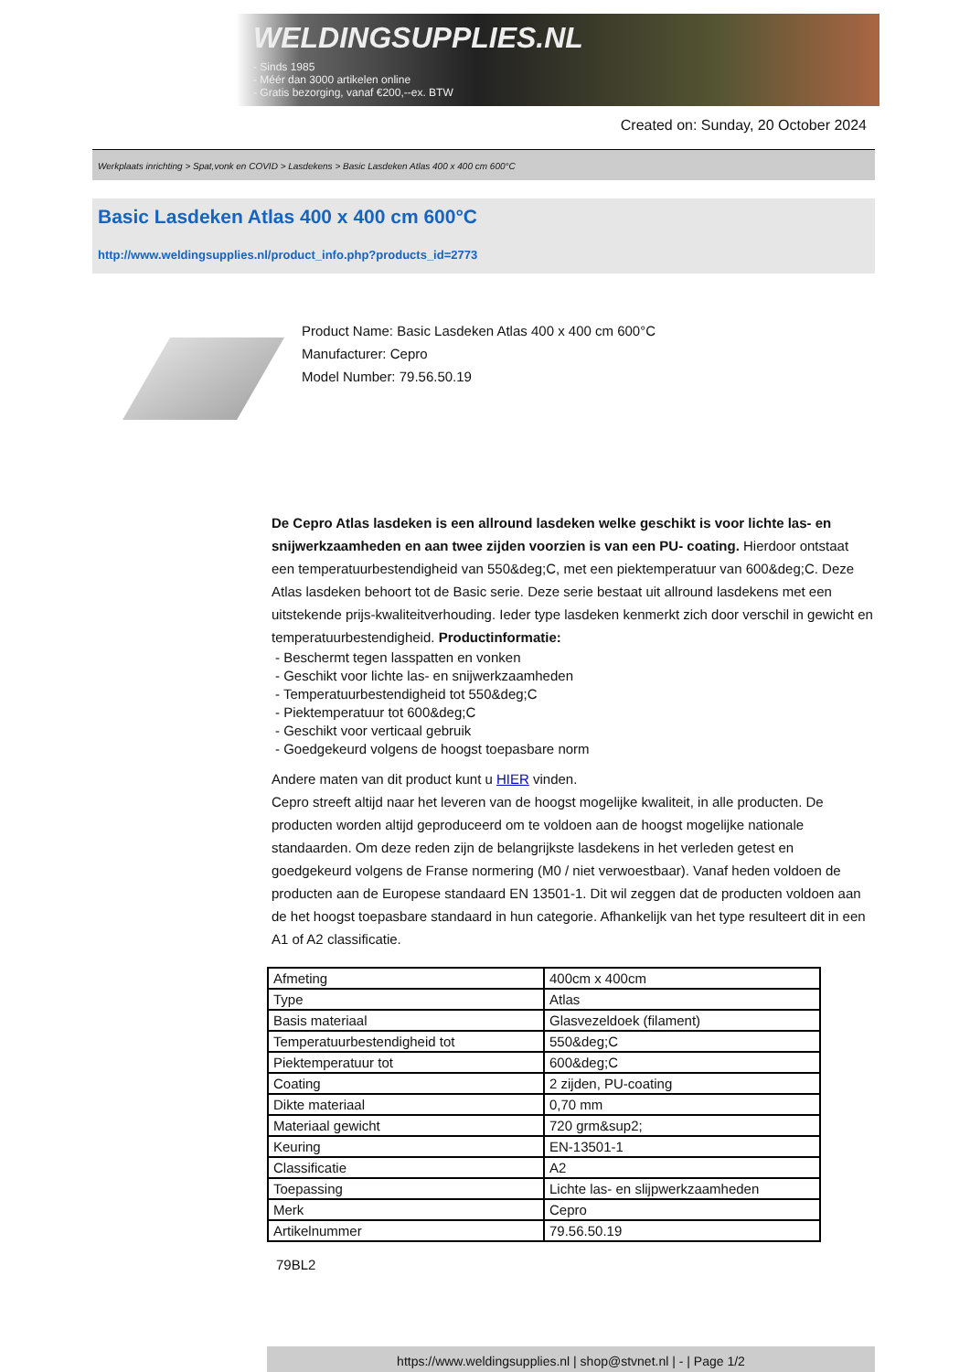WELDINGSUPPLIES.NL
- Sinds 1985
- Méér dan 3000 artikelen online
- Gratis bezorging, vanaf €200,--ex. BTW
Created on: Sunday, 20 October 2024
Werkplaats inrichting > Spat,vonk en COVID > Lasdekens > Basic Lasdeken Atlas 400 x 400 cm 600°C
Basic Lasdeken Atlas 400 x 400 cm 600°C
http://www.weldingsupplies.nl/product_info.php?products_id=2773
Product Name: Basic Lasdeken Atlas 400 x 400 cm 600°C
Manufacturer: Cepro
Model Number: 79.56.50.19
De Cepro Atlas lasdeken is een allround lasdeken welke geschikt is voor lichte las- en snijwerkzaamheden en aan twee zijden voorzien is van een PU- coating. Hierdoor ontstaat een temperatuurbestendigheid van 550&deg;C, met een piektemperatuur van 600&deg;C. Deze Atlas lasdeken behoort tot de Basic serie. Deze serie bestaat uit allround lasdekens met een uitstekende prijs-kwaliteitverhouding. Ieder type lasdeken kenmerkt zich door verschil in gewicht en temperatuurbestendigheid. Productinformatie:
- Beschermt tegen lasspatten en vonken
- Geschikt voor lichte las- en snijwerkzaamheden
- Temperatuurbestendigheid tot 550&deg;C
- Piektemperatuur tot 600&deg;C
- Geschikt voor verticaal gebruik
- Goedgekeurd volgens de hoogst toepasbare norm
Andere maten van dit product kunt u HIER vinden.
Cepro streeft altijd naar het leveren van de hoogst mogelijke kwaliteit, in alle producten. De producten worden altijd geproduceerd om te voldoen aan de hoogst mogelijke nationale standaarden. Om deze reden zijn de belangrijkste lasdekens in het verleden getest en goedgekeurd volgens de Franse normering (M0 / niet verwoestbaar). Vanaf heden voldoen de producten aan de Europese standaard EN 13501-1. Dit wil zeggen dat de producten voldoen aan de het hoogst toepasbare standaard in hun categorie. Afhankelijk van het type resulteert dit in een A1 of A2 classificatie.
| Afmeting | 400cm x 400cm |
| Type | Atlas |
| Basis materiaal | Glasvezeldoek (filament) |
| Temperatuurbestendigheid tot | 550&deg;C |
| Piektemperatuur tot | 600&deg;C |
| Coating | 2 zijden, PU-coating |
| Dikte materiaal | 0,70 mm |
| Materiaal gewicht | 720 grm&sup2; |
| Keuring | EN-13501-1 |
| Classificatie | A2 |
| Toepassing | Lichte las- en slijpwerkzaamheden |
| Merk | Cepro |
| Artikelnummer | 79.56.50.19 |
79BL2
https://www.weldingsupplies.nl | shop@stvnet.nl | - | Page 1/2